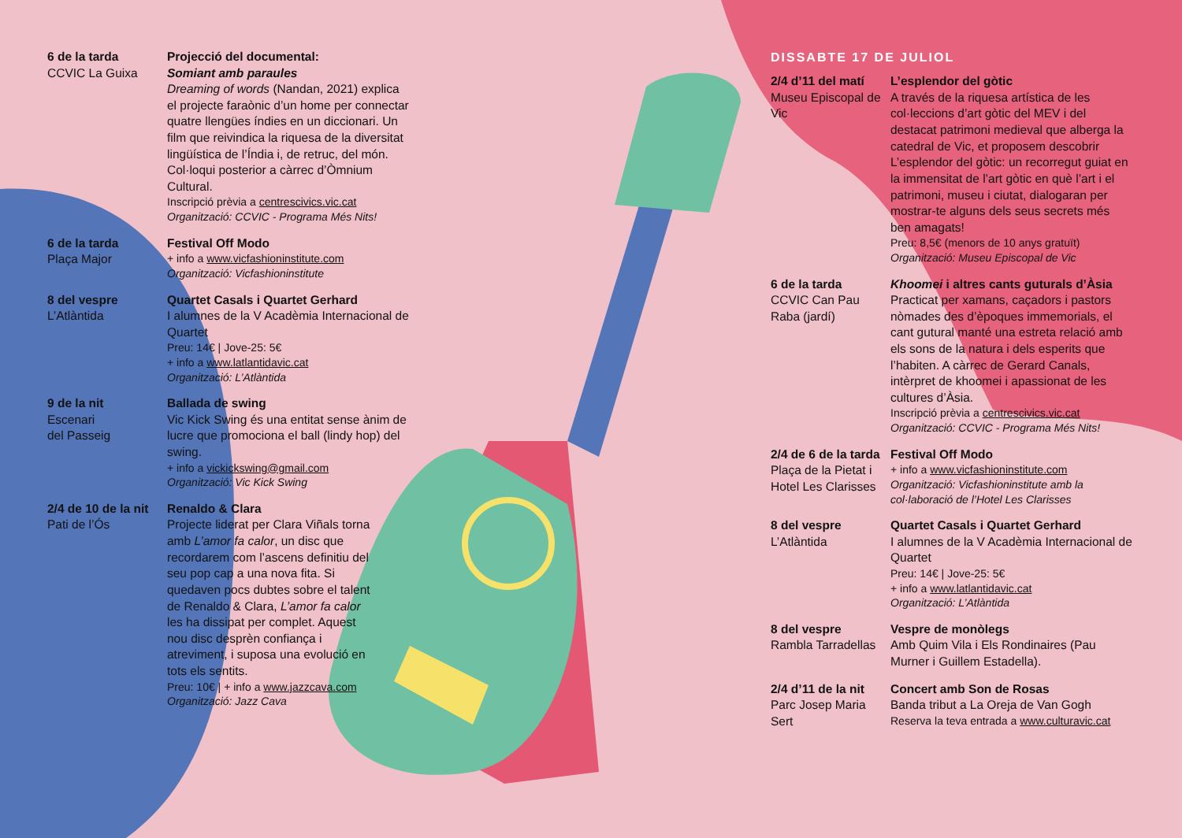6 de la tarda
CCVIC La Guixa
Projecció del documental:
Somiant amb paraules
Dreaming of words (Nandan, 2021) explica el projecte faraònic d’un home per connectar quatre llengües índies en un diccionari. Un film que reivindica la riquesa de la diversitat lingüística de l’Índia i, de retruc, del món. Col·loqui posterior a càrrec d’Òmnium Cultural.
Inscripció prèvia a centrescivics.vic.cat
Organització: CCVIC - Programa Més Nits!
6 de la tarda
Plaça Major
Festival Off Modo
+ info a www.vicfashioninstitute.com
Organització: Vicfashioninstitute
8 del vespre
L’Atlàntida
Quartet Casals i Quartet Gerhard
I alumnes de la V Acadèmia Internacional de Quartet
Preu: 14€ | Jove-25: 5€
+ info a www.latlantidavic.cat
Organització: L’Atlàntida
9 de la nit
Escenari
del Passeig
Ballada de swing
Vic Kick Swing és una entitat sense ànim de lucre que promociona el ball (lindy hop) del swing.
+ info a vickickswing@gmail.com
Organització: Vic Kick Swing
2/4 de 10 de la nit
Pati de l’Ós
Renaldo & Clara
Projecte liderat per Clara Viñals torna amb L’amor fa calor, un disc que recordarem com l’ascens definitiu del seu pop cap a una nova fita. Si quedaven pocs dubtes sobre el talent de Renaldo & Clara, L’amor fa calor les ha dissipat per complet. Aquest nou disc desprèn confiança i atreviment, i suposa una evolució en tots els sentits.
Preu: 10€ | + info a www.jazzcava.com
Organització: Jazz Cava
DISSABTE 17 DE JULIOL
2/4 d’11 del matí
Museu Episcopal de Vic
L’esplendor del gòtic
A través de la riquesa artística de les col·leccions d’art gòtic del MEV i del destacat patrimoni medieval que alberga la catedral de Vic, et proposem descobrir L’esplendor del gòtic: un recorregut guiat en la immensitat de l’art gòtic en què l’art i el patrimoni, museu i ciutat, dialogaran per mostrar-te alguns dels seus secrets més ben amagats!
Preu: 8,5€ (menors de 10 anys gratuït)
Organització: Museu Episcopal de Vic
6 de la tarda
CCVIC Can Pau Raba (jardí)
Khoomei i altres cants guturals d’Àsia
Practicat per xamans, caçadors i pastors nòmades des d’èpoques immemorials, el cant gutural manté una estreta relació amb els sons de la natura i dels esperits que l’habiten. A càrrec de Gerard Canals, intèrpret de khoomei i apassionat de les cultures d’Àsia.
Inscripció prèvia a centrescivics.vic.cat
Organització: CCVIC - Programa Més Nits!
2/4 de 6 de la tarda
Plaça de la Pietat i Hotel Les Clarisses
Festival Off Modo
+ info a www.vicfashioninstitute.com
Organització: Vicfashioninstitute amb la col·laboració de l’Hotel Les Clarisses
8 del vespre
L’Atlàntida
Quartet Casals i Quartet Gerhard
I alumnes de la V Acadèmia Internacional de Quartet
Preu: 14€ | Jove-25: 5€
+ info a www.latlantidavic.cat
Organització: L’Atlàntida
8 del vespre
Rambla Tarradellas
Vespre de monòlegs
Amb Quim Vila i Els Rondinaires (Pau Murner i Guillem Estadella).
2/4 d’11 de la nit
Parc Josep Maria Sert
Concert amb Son de Rosas
Banda tribut a La Oreja de Van Gogh
Reserva la teva entrada a www.culturavic.cat